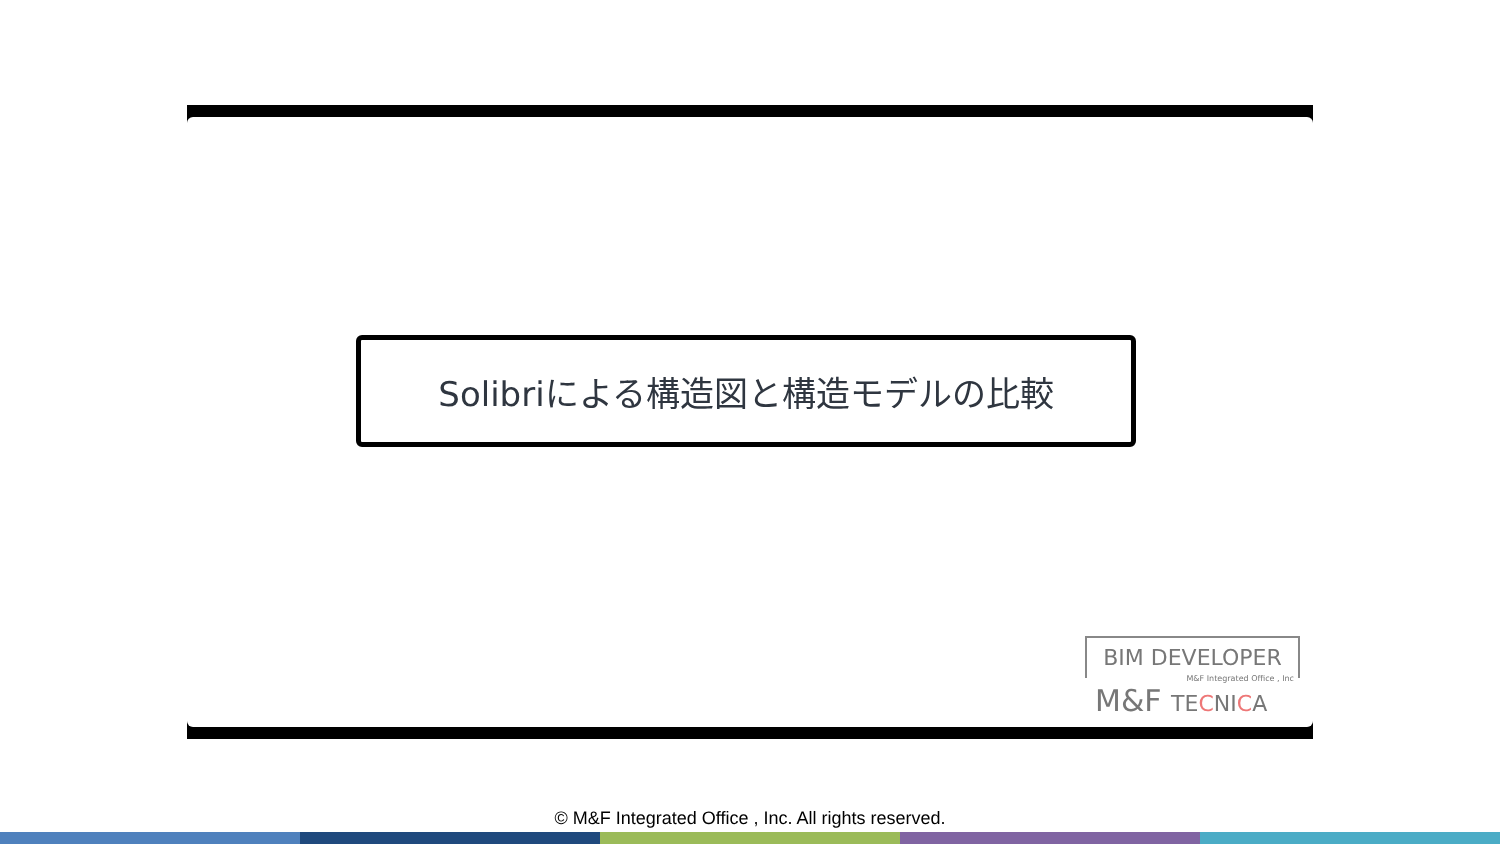Solibriによる構造図と構造モデルの比較
BIM DEVELOPER
M&F Integrated Office , Inc
M&F TECNICA
© M&F Integrated Office , Inc. All rights reserved.